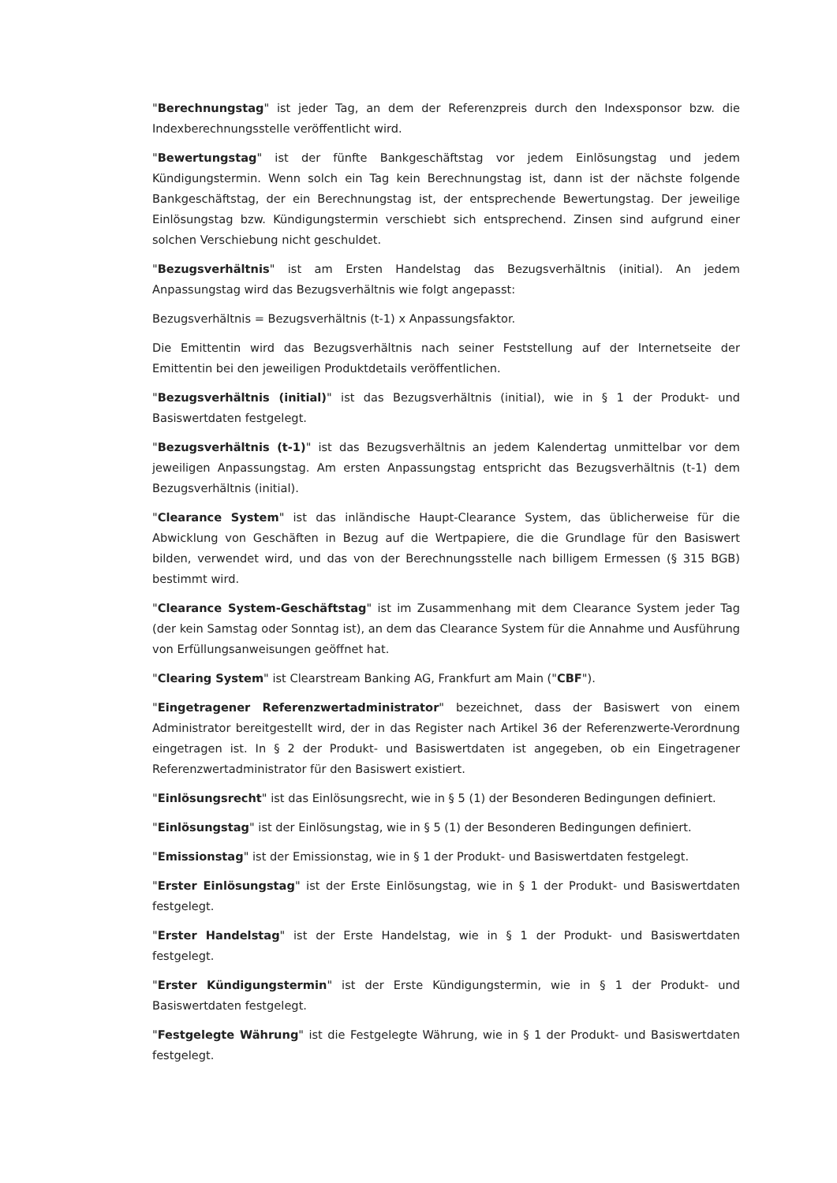"Berechnungstag" ist jeder Tag, an dem der Referenzpreis durch den Indexsponsor bzw. die Indexberechnungsstelle veröffentlicht wird.
"Bewertungstag" ist der fünfte Bankgeschäftstag vor jedem Einlösungstag und jedem Kündigungstermin. Wenn solch ein Tag kein Berechnungstag ist, dann ist der nächste folgende Bankgeschäftstag, der ein Berechnungstag ist, der entsprechende Bewertungstag. Der jeweilige Einlösungstag bzw. Kündigungstermin verschiebt sich entsprechend. Zinsen sind aufgrund einer solchen Verschiebung nicht geschuldet.
"Bezugsverhältnis" ist am Ersten Handelstag das Bezugsverhältnis (initial). An jedem Anpassungstag wird das Bezugsverhältnis wie folgt angepasst:
Bezugsverhältnis = Bezugsverhältnis (t-1) x Anpassungsfaktor.
Die Emittentin wird das Bezugsverhältnis nach seiner Feststellung auf der Internetseite der Emittentin bei den jeweiligen Produktdetails veröffentlichen.
"Bezugsverhältnis (initial)" ist das Bezugsverhältnis (initial), wie in § 1 der Produkt- und Basiswertdaten festgelegt.
"Bezugsverhältnis (t-1)" ist das Bezugsverhältnis an jedem Kalendertag unmittelbar vor dem jeweiligen Anpassungstag. Am ersten Anpassungstag entspricht das Bezugsverhältnis (t-1) dem Bezugsverhältnis (initial).
"Clearance System" ist das inländische Haupt-Clearance System, das üblicherweise für die Abwicklung von Geschäften in Bezug auf die Wertpapiere, die die Grundlage für den Basiswert bilden, verwendet wird, und das von der Berechnungsstelle nach billigem Ermessen (§ 315 BGB) bestimmt wird.
"Clearance System-Geschäftstag" ist im Zusammenhang mit dem Clearance System jeder Tag (der kein Samstag oder Sonntag ist), an dem das Clearance System für die Annahme und Ausführung von Erfüllungsanweisungen geöffnet hat.
"Clearing System" ist Clearstream Banking AG, Frankfurt am Main ("CBF").
"Eingetragener Referenzwertadministrator" bezeichnet, dass der Basiswert von einem Administrator bereitgestellt wird, der in das Register nach Artikel 36 der Referenzwerte-Verordnung eingetragen ist. In § 2 der Produkt- und Basiswertdaten ist angegeben, ob ein Eingetragener Referenzwertadministrator für den Basiswert existiert.
"Einlösungsrecht" ist das Einlösungsrecht, wie in § 5 (1) der Besonderen Bedingungen definiert.
"Einlösungstag" ist der Einlösungstag, wie in § 5 (1) der Besonderen Bedingungen definiert.
"Emissionstag" ist der Emissionstag, wie in § 1 der Produkt- und Basiswertdaten festgelegt.
"Erster Einlösungstag" ist der Erste Einlösungstag, wie in § 1 der Produkt- und Basiswertdaten festgelegt.
"Erster Handelstag" ist der Erste Handelstag, wie in § 1 der Produkt- und Basiswertdaten festgelegt.
"Erster Kündigungstermin" ist der Erste Kündigungstermin, wie in § 1 der Produkt- und Basiswertdaten festgelegt.
"Festgelegte Währung" ist die Festgelegte Währung, wie in § 1 der Produkt- und Basiswertdaten festgelegt.